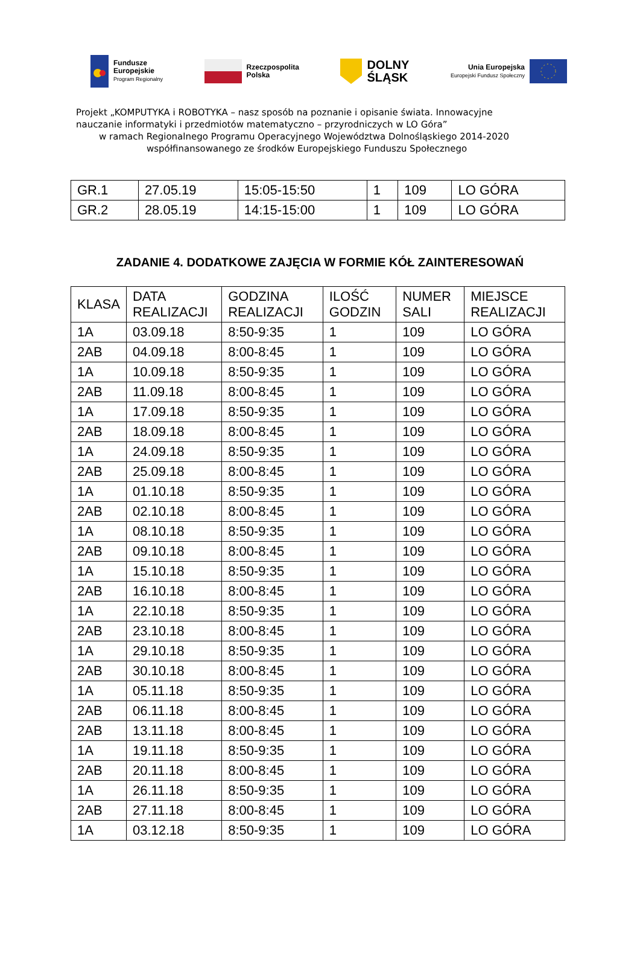Fundusze
Europejskie
Program Regionalny
Rzeczpospolita
Polska
DOLNY
ŚLĄSK
Unia Europejska
Europejski Fundusz Społeczny
Projekt „KOMPUTYKA i ROBOTYKA – nasz sposób na poznanie i opisanie świata. Innowacyjne
nauczanie informatyki i przedmiotów matematyczno – przyrodniczych w LO Góra”
w ramach Regionalnego Programu Operacyjnego Województwa Dolnośląskiego 2014-2020
współfinansowanego ze środków Europejskiego Funduszu Społecznego
| GR.1 | 27.05.19 | 15:05-15:50 | 1 | 109 | LO GÓRA |
| GR.2 | 28.05.19 | 14:15-15:00 | 1 | 109 | LO GÓRA |
ZADANIE 4. DODATKOWE ZAJĘCIA W FORMIE KÓŁ ZAINTERESOWAŃ
| KLASA | DATA REALIZACJI | GODZINA REALIZACJI | ILOŚĆ GODZIN | NUMER SALI | MIEJSCE REALIZACJI |
| --- | --- | --- | --- | --- | --- |
| 1A | 03.09.18 | 8:50-9:35 | 1 | 109 | LO GÓRA |
| 2AB | 04.09.18 | 8:00-8:45 | 1 | 109 | LO GÓRA |
| 1A | 10.09.18 | 8:50-9:35 | 1 | 109 | LO GÓRA |
| 2AB | 11.09.18 | 8:00-8:45 | 1 | 109 | LO GÓRA |
| 1A | 17.09.18 | 8:50-9:35 | 1 | 109 | LO GÓRA |
| 2AB | 18.09.18 | 8:00-8:45 | 1 | 109 | LO GÓRA |
| 1A | 24.09.18 | 8:50-9:35 | 1 | 109 | LO GÓRA |
| 2AB | 25.09.18 | 8:00-8:45 | 1 | 109 | LO GÓRA |
| 1A | 01.10.18 | 8:50-9:35 | 1 | 109 | LO GÓRA |
| 2AB | 02.10.18 | 8:00-8:45 | 1 | 109 | LO GÓRA |
| 1A | 08.10.18 | 8:50-9:35 | 1 | 109 | LO GÓRA |
| 2AB | 09.10.18 | 8:00-8:45 | 1 | 109 | LO GÓRA |
| 1A | 15.10.18 | 8:50-9:35 | 1 | 109 | LO GÓRA |
| 2AB | 16.10.18 | 8:00-8:45 | 1 | 109 | LO GÓRA |
| 1A | 22.10.18 | 8:50-9:35 | 1 | 109 | LO GÓRA |
| 2AB | 23.10.18 | 8:00-8:45 | 1 | 109 | LO GÓRA |
| 1A | 29.10.18 | 8:50-9:35 | 1 | 109 | LO GÓRA |
| 2AB | 30.10.18 | 8:00-8:45 | 1 | 109 | LO GÓRA |
| 1A | 05.11.18 | 8:50-9:35 | 1 | 109 | LO GÓRA |
| 2AB | 06.11.18 | 8:00-8:45 | 1 | 109 | LO GÓRA |
| 2AB | 13.11.18 | 8:00-8:45 | 1 | 109 | LO GÓRA |
| 1A | 19.11.18 | 8:50-9:35 | 1 | 109 | LO GÓRA |
| 2AB | 20.11.18 | 8:00-8:45 | 1 | 109 | LO GÓRA |
| 1A | 26.11.18 | 8:50-9:35 | 1 | 109 | LO GÓRA |
| 2AB | 27.11.18 | 8:00-8:45 | 1 | 109 | LO GÓRA |
| 1A | 03.12.18 | 8:50-9:35 | 1 | 109 | LO GÓRA |